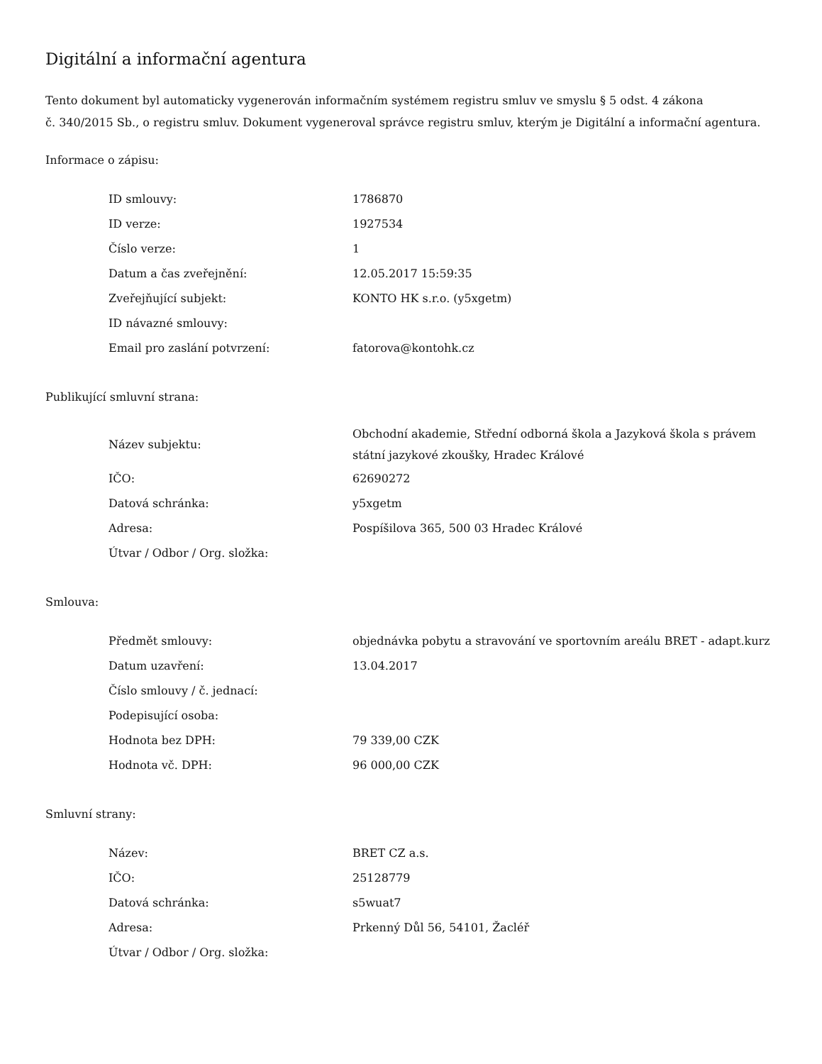Digitální a informační agentura
Tento dokument byl automaticky vygenerován informačním systémem registru smluv ve smyslu § 5 odst. 4 zákona
č. 340/2015 Sb., o registru smluv. Dokument vygeneroval správce registru smluv, kterým je Digitální a informační agentura.
Informace o zápisu:
| ID smlouvy: | 1786870 |
| ID verze: | 1927534 |
| Číslo verze: | 1 |
| Datum a čas zveřejnění: | 12.05.2017 15:59:35 |
| Zveřejňující subjekt: | KONTO HK s.r.o. (y5xgetm) |
| ID návazné smlouvy: | |
| Email pro zaslání potvrzení: | fatorova@kontohk.cz |
Publikující smluvní strana:
| Název subjektu: | Obchodní akademie, Střední odborná škola a Jazyková škola s právem státní jazykové zkoušky, Hradec Králové |
| IČO: | 62690272 |
| Datová schránka: | y5xgetm |
| Adresa: | Pospíšilova 365, 500 03 Hradec Králové |
| Útvar / Odbor / Org. složka: | |
Smlouva:
| Předmět smlouvy: | objednávka pobytu a stravování ve sportovním areálu BRET - adapt.kurz |
| Datum uzavření: | 13.04.2017 |
| Číslo smlouvy / č. jednací: | |
| Podepisující osoba: | |
| Hodnota bez DPH: | 79 339,00 CZK |
| Hodnota vč. DPH: | 96 000,00 CZK |
Smluvní strany:
| Název: | BRET CZ a.s. |
| IČO: | 25128779 |
| Datová schránka: | s5wuat7 |
| Adresa: | Prkenný Důl 56, 54101, Žacléř |
| Útvar / Odbor / Org. složka: | |